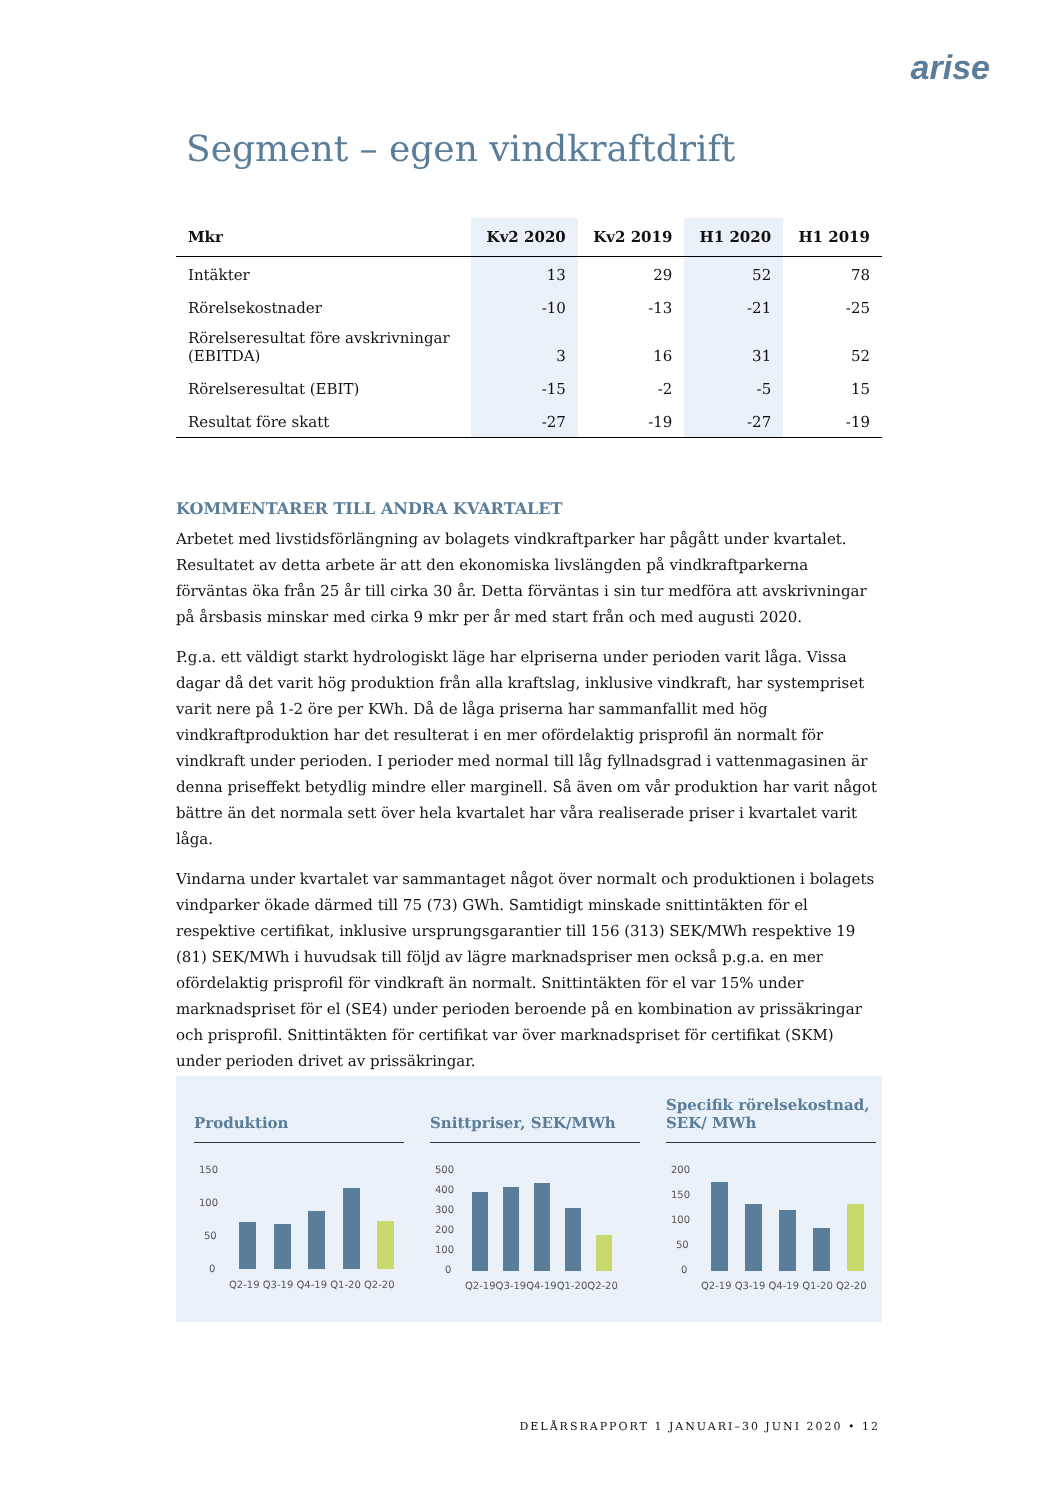arise
Segment – egen vindkraftdrift
| Mkr | Kv2 2020 | Kv2 2019 | H1 2020 | H1 2019 |
| --- | --- | --- | --- | --- |
| Intäkter | 13 | 29 | 52 | 78 |
| Rörelsekostnader | -10 | -13 | -21 | -25 |
| Rörelseresultat före avskrivningar (EBITDA) | 3 | 16 | 31 | 52 |
| Rörelseresultat (EBIT) | -15 | -2 | -5 | 15 |
| Resultat före skatt | -27 | -19 | -27 | -19 |
KOMMENTARER TILL ANDRA KVARTALET
Arbetet med livstidsförlängning av bolagets vindkraftparker har pågått under kvartalet. Resultatet av detta arbete är att den ekonomiska livslängden på vindkraftparkerna förväntas öka från 25 år till cirka 30 år. Detta förväntas i sin tur medföra att avskrivningar på årsbasis minskar med cirka 9 mkr per år med start från och med augusti 2020.
P.g.a. ett väldigt starkt hydrologiskt läge har elpriserna under perioden varit låga. Vissa dagar då det varit hög produktion från alla kraftslag, inklusive vindkraft, har systempriset varit nere på 1-2 öre per KWh. Då de låga priserna har sammanfallit med hög vindkraftproduktion har det resulterat i en mer ofördelaktig prisprofil än normalt för vindkraft under perioden. I perioder med normal till låg fyllnadsgrad i vattenmagasinen är denna priseffekt betydlig mindre eller marginell. Så även om vår produktion har varit något bättre än det normala sett över hela kvartalet har våra realiserade priser i kvartalet varit låga.
Vindarna under kvartalet var sammantaget något över normalt och produktionen i bolagets vindparker ökade därmed till 75 (73) GWh. Samtidigt minskade snittintäkten för el respektive certifikat, inklusive ursprungsgarantier till 156 (313) SEK/MWh respektive 19 (81) SEK/MWh i huvudsak till följd av lägre marknadspriser men också p.g.a. en mer ofördelaktig prisprofil för vindkraft än normalt. Snittintäkten för el var 15% under marknadspriset för el (SE4) under perioden beroende på en kombination av prissäkringar och prisprofil. Snittintäkten för certifikat var över marknadspriset för certifikat (SKM) under perioden drivet av prissäkringar.
Produktion
150
100
50
0
Q2-19 Q3-19 Q4-19 Q1-20 Q2-20
Snittpriser, SEK/MWh
500
400
300
200
100
0
Q2-19Q3-19Q4-19Q1-20Q2-20
Specifik rörelsekostnad, SEK/ MWh
200
150
100
50
0
Q2-19 Q3-19 Q4-19 Q1-20 Q2-20
DELÅRSRAPPORT 1 JANUARI–30 JUNI 2020 • 12